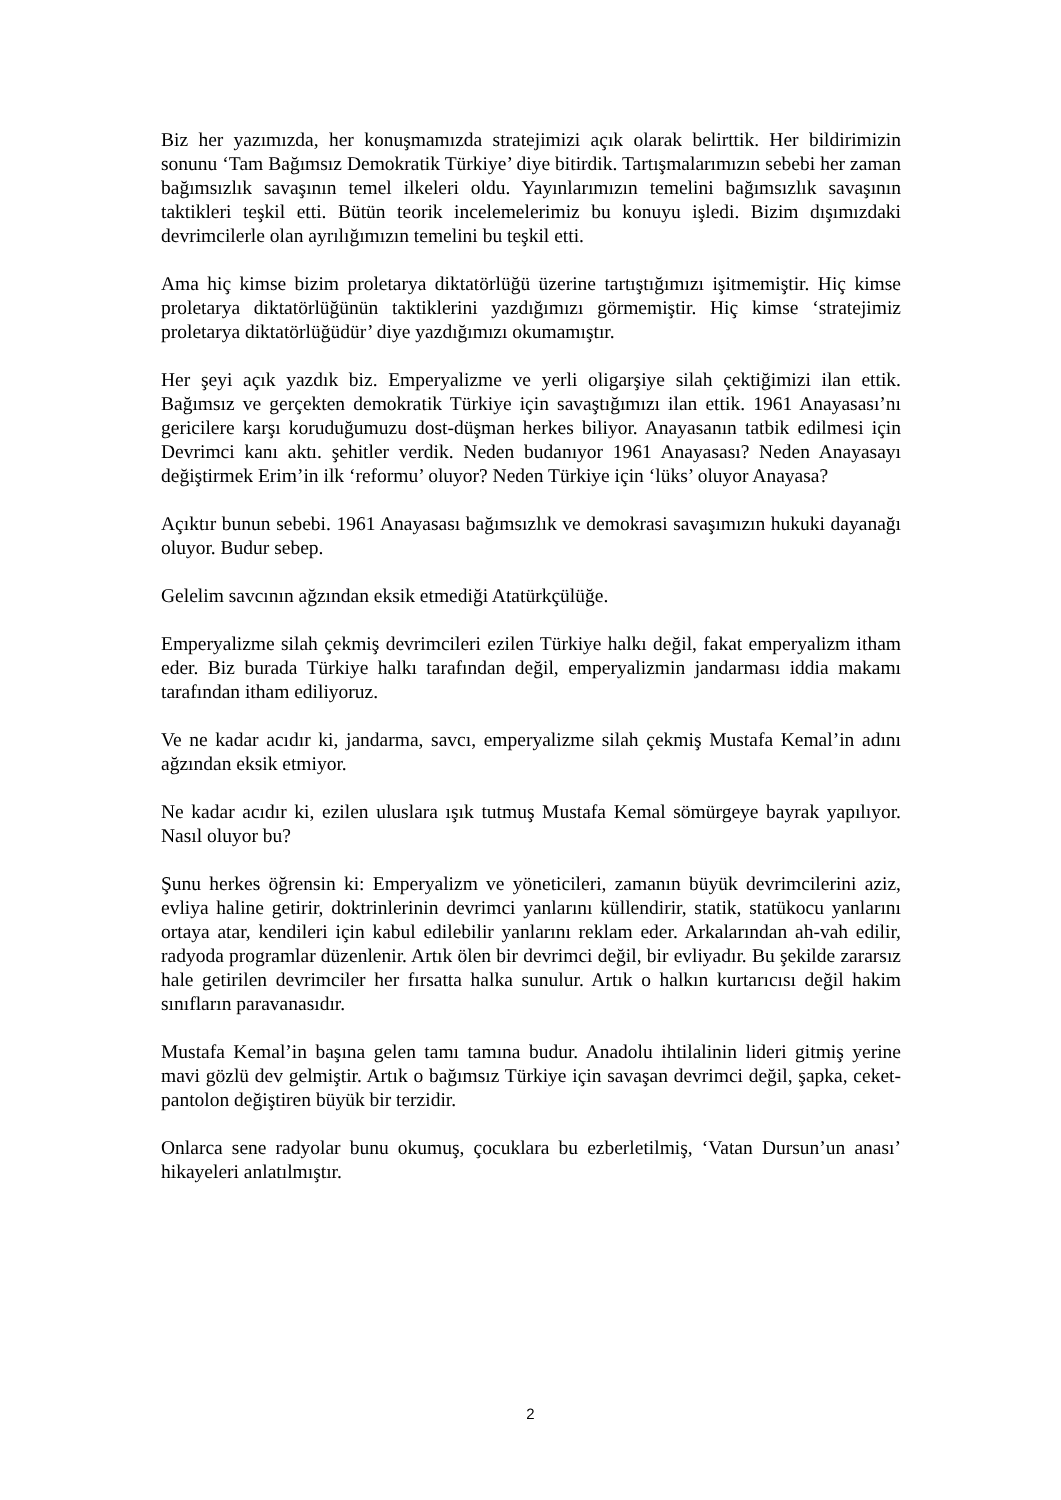Biz her yazımızda, her konuşmamızda stratejimizi açık olarak belirttik. Her bildirimizin sonunu ‘Tam Bağımsız Demokratik Türkiye’ diye bitirdik. Tartışmalarımızın sebebi her zaman bağımsızlık savaşının temel ilkeleri oldu. Yayınlarımızın temelini bağımsızlık savaşının taktikleri teşkil etti. Bütün teorik incelemelerimiz bu konuyu işledi. Bizim dışımızdaki devrimcilerle olan ayrılığımızın temelini bu teşkil etti.
Ama hiç kimse bizim proletarya diktatörlüğü üzerine tartıştığımızı işitmemiştir. Hiç kimse proletarya diktatörlüğünün taktiklerini yazdığımızı görmemiştir. Hiç kimse ‘stratejimiz proletarya diktatörlüğüdür’ diye yazdığımızı okumamıştır.
Her şeyi açık yazdık biz. Emperyalizme ve yerli oligarşiye silah çektiğimizi ilan ettik. Bağımsız ve gerçekten demokratik Türkiye için savaştığımızı ilan ettik. 1961 Anayasası’nı gericilere karşı koruduğumuzu dost-düşman herkes biliyor. Anayasanın tatbik edilmesi için Devrimci kanı aktı. şehitler verdik. Neden budanıyor 1961 Anayasası? Neden Anayasayı değiştirmek Erim’in ilk ‘reformu’ oluyor? Neden Türkiye için ‘lüks’ oluyor Anayasa?
Açıktır bunun sebebi. 1961 Anayasası bağımsızlık ve demokrasi savaşımızın hukuki dayanağı oluyor. Budur sebep.
Gelelim savcının ağzından eksik etmediği Atatürkçülüğe.
Emperyalizme silah çekmiş devrimcileri ezilen Türkiye halkı değil, fakat emperyalizm itham eder. Biz burada Türkiye halkı tarafından değil, emperyalizmin jandarması iddia makamı tarafından itham ediliyoruz.
Ve ne kadar acıdır ki, jandarma, savcı, emperyalizme silah çekmiş Mustafa Kemal’in adını ağzından eksik etmiyor.
Ne kadar acıdır ki, ezilen uluslara ışık tutmuş Mustafa Kemal sömürgeye bayrak yapılıyor. Nasıl oluyor bu?
Şunu herkes öğrensin ki: Emperyalizm ve yöneticileri, zamanın büyük devrimcilerini aziz, evliya haline getirir, doktrinlerinin devrimci yanlarını küllendirir, statik, statükocu yanlarını ortaya atar, kendileri için kabul edilebilir yanlarını reklam eder. Arkalarından ah-vah edilir, radyoda programlar düzenlenir. Artık ölen bir devrimci değil, bir evliyadır. Bu şekilde zararsız hale getirilen devrimciler her fırsatta halka sunulur. Artık o halkın kurtarıcısı değil hakim sınıfların paravanasıdır.
Mustafa Kemal’in başına gelen tamı tamına budur. Anadolu ihtilalinin lideri gitmiş yerine mavi gözlü dev gelmiştir. Artık o bağımsız Türkiye için savaşan devrimci değil, şapka, ceket-pantolon değiştiren büyük bir terzidir.
Onlarca sene radyolar bunu okumuş, çocuklara bu ezberletilmiş, ‘Vatan Dursun’un anası’ hikayeleri anlatılmıştır.
2